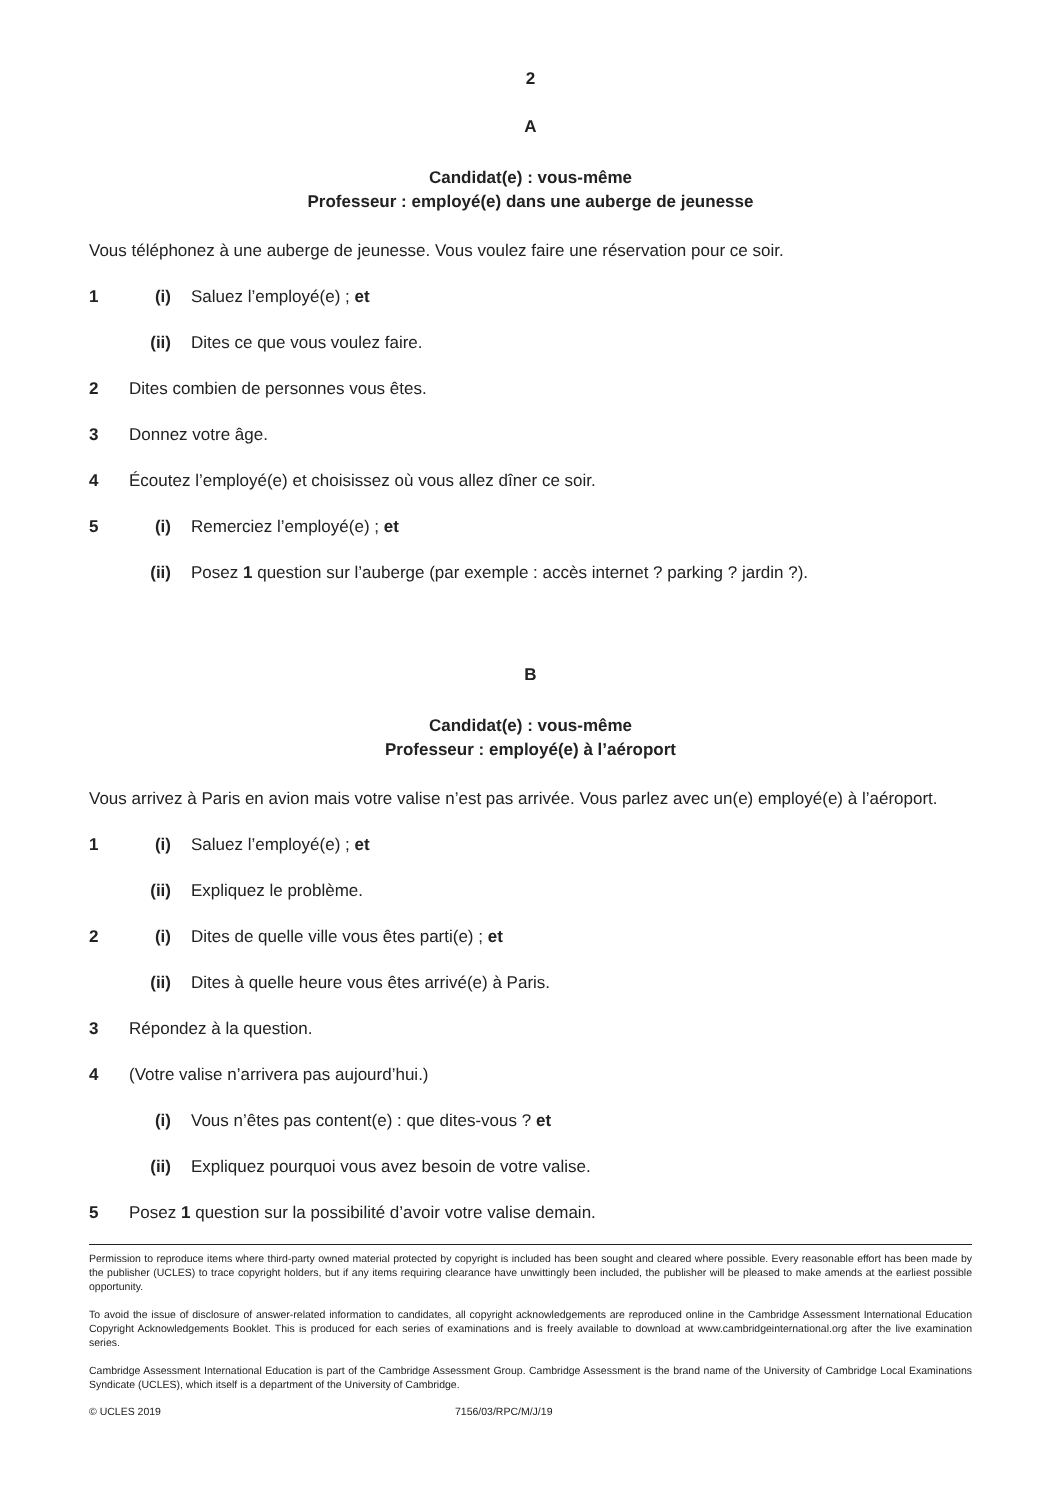2
A
Candidat(e) : vous-même
Professeur : employé(e) dans une auberge de jeunesse
Vous téléphonez à une auberge de jeunesse. Vous voulez faire une réservation pour ce soir.
1 (i) Saluez l’employé(e) ; et
(ii) Dites ce que vous voulez faire.
2 Dites combien de personnes vous êtes.
3 Donnez votre âge.
4 Écoutez l’employé(e) et choisissez où vous allez dîner ce soir.
5 (i) Remerciez l’employé(e) ; et
(ii) Posez 1 question sur l’auberge (par exemple : accès internet ? parking ? jardin ?).
B
Candidat(e) : vous-même
Professeur : employé(e) à l’aéroport
Vous arrivez à Paris en avion mais votre valise n’est pas arrivée. Vous parlez avec un(e) employé(e) à l’aéroport.
1 (i) Saluez l’employé(e) ; et
(ii) Expliquez le problème.
2 (i) Dites de quelle ville vous êtes parti(e) ; et
(ii) Dites à quelle heure vous êtes arrivé(e) à Paris.
3 Répondez à la question.
4 (Votre valise n’arrivera pas aujourd’hui.)
(i) Vous n’êtes pas content(e) : que dites-vous ? et
(ii) Expliquez pourquoi vous avez besoin de votre valise.
5 Posez 1 question sur la possibilité d’avoir votre valise demain.
Permission to reproduce items where third-party owned material protected by copyright is included has been sought and cleared where possible. Every reasonable effort has been made by the publisher (UCLES) to trace copyright holders, but if any items requiring clearance have unwittingly been included, the publisher will be pleased to make amends at the earliest possible opportunity.
To avoid the issue of disclosure of answer-related information to candidates, all copyright acknowledgements are reproduced online in the Cambridge Assessment International Education Copyright Acknowledgements Booklet. This is produced for each series of examinations and is freely available to download at www.cambridgeinternational.org after the live examination series.
Cambridge Assessment International Education is part of the Cambridge Assessment Group. Cambridge Assessment is the brand name of the University of Cambridge Local Examinations Syndicate (UCLES), which itself is a department of the University of Cambridge.
© UCLES 2019 7156/03/RPC/M/J/19